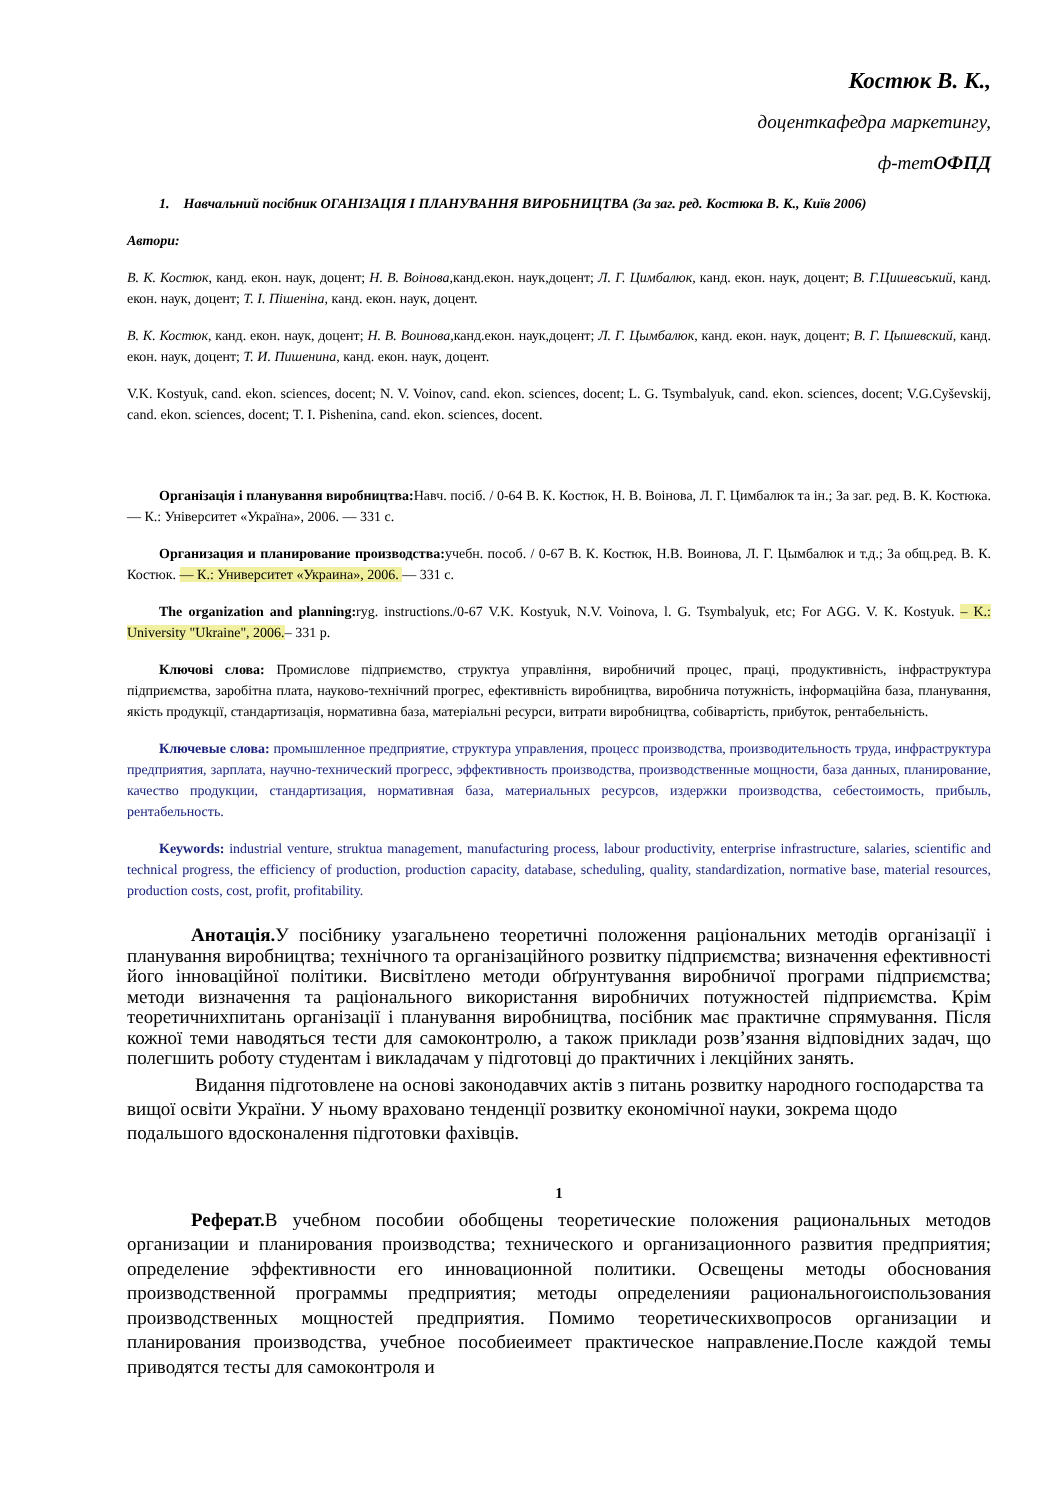Костюк В. К.,
доценткафедра маркетингу,
ф-тетОФПД
1. Навчальний посібник ОГАНІЗАЦІЯ І ПЛАНУВАННЯ ВИРОБНИЦТВА (За заг. ред. Костюка В. К., Київ 2006)
Автори:
В. К. Костюк, канд. екон. наук, доцент; Н. В. Воінова, канд.екон. наук,доцент; Л. Г. Цимбалюк, канд. екон. наук, доцент; В. Г.Цишевський, канд. екон. наук, доцент; Т. І. Пішеніна, канд. екон. наук, доцент.
В. К. Костюк, канд. екон. наук, доцент; Н. В. Воинова, канд.екон. наук,доцент; Л. Г. Цымбалюк, канд. екон. наук, доцент; В. Г. Цышевский, канд. екон. наук, доцент; Т. И. Пишенина, канд. екон. наук, доцент.
V.K. Kostyuk, cand. ekon. sciences, docent; N. V. Voinov, cand. ekon. sciences, docent; L. G. Tsymbalyuk, cand. ekon. sciences, docent; V.G.Cyševskij, cand. ekon. sciences, docent; T. I. Pishenina, cand. ekon. sciences, docent.
Організація і планування виробництва: Навч. посіб. / 0-64 В. К. Костюк, Н. В. Воінова, Л. Г. Цимбалюк та ін.; За заг. ред. В. К. Костюка. — К.: Університет «Україна», 2006. — 331 с.
Организация и планирование производства: учебн. пособ. / 0-67 В. К. Костюк, Н.В. Воинова, Л. Г. Цымбалюк и т.д.; За общ.ред. В. К. Костюк. — К.: Университет «Украина», 2006. — 331 с.
The organization and planning: ryg. instructions./0-67 V.K. Kostyuk, N.V. Voinova, l. G. Tsymbalyuk, etc; For AGG. V. K. Kostyuk. – K.: University "Ukraine", 2006.– 331 p.
Ключові слова: Промислове підприємство, структуа управління, виробничий процес, праці, продуктивність, інфраструктура підприємства, заробітна плата, науково-технічний прогрес, ефективність виробництва, виробнича потужність, інформаційна база, планування, якість продукції, стандартизація, нормативна база, матеріальні ресурси, витрати виробництва, собівартість, прибуток, рентабельність.
Ключевые слова: промышленное предприятие, структура управления, процесс производства, производительность труда, инфраструктура предприятия, зарплата, научно-технический прогресс, эффективность производства, производственные мощности, база данных, планирование, качество продукции, стандартизация, нормативная база, материальных ресурсов, издержки производства, себестоимость, прибыль, рентабельность.
Keywords: industrial venture, struktua management, manufacturing process, labour productivity, enterprise infrastructure, salaries, scientific and technical progress, the efficiency of production, production capacity, database, scheduling, quality, standardization, normative base, material resources, production costs, cost, profit, profitability.
Анотація. У посібнику узагальнено теоретичні положення раціональних методів організації і планування виробництва; технічного та організаційного розвитку підприємства; визначення ефективності його інноваційної політики. Висвітлено методи обґрунтування виробничої програми підприємства; методи визначення та раціонального використання виробничих потужностей підприємства. Крім теоретичнихпитань організації і планування виробництва, посібник має практичне спрямування. Після кожної теми наводяться тести для самоконтролю, а також приклади розв’язання відповідних задач, що полегшить роботу студентам і викладачам у підготовці до практичних і лекційних занять.
Видання підготовлене на основі законодавчих актів з питань розвитку народного господарства та вищої освіти України. У ньому враховано тенденції розвитку економічної науки, зокрема щодо подальшого вдосконалення підготовки фахівців.
1
Реферат. В учебном пособии обобщены теоретические положения рациональных методов организации и планирования производства; технического и организационного развития предприятия; определение эффективности его инновационной политики. Освещены методы обоснования производственной программы предприятия; методы определенияи рациональногоиспользования производственных мощностей предприятия. Помимо теоретическихвопросов организации и планирования производства, учебное пособиеимеет практическое направление.После каждой темы приводятся тесты для самоконтроля и